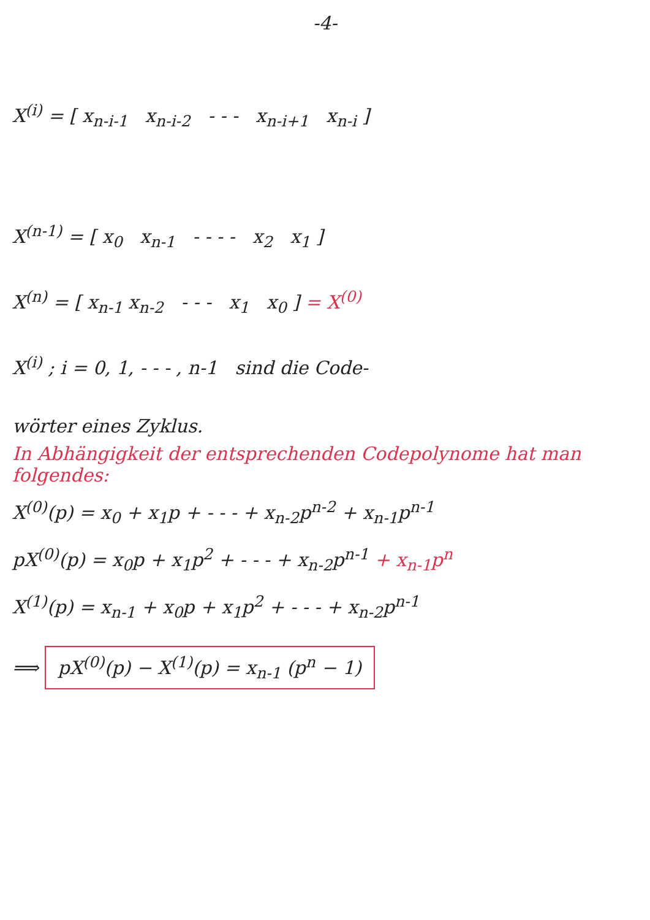-4-
X<sup>(i)</sup> = [ x<sub>n-i-1</sub> x<sub>n-i-2</sub> - - - x<sub>n-i+1</sub> x<sub>n-i</sub> ]
X<sup>(n-1)</sup> = [ x<sub>0</sub> x<sub>n-1</sub> - - - - x<sub>2</sub> x<sub>1</sub> ]
X<sup>(n)</sup> = [ x<sub>n-1</sub> x<sub>n-2</sub> - - - x<sub>1</sub> x<sub>0</sub> ] = X<sup>(0)</sup>
X<sup>(i)</sup> ; i = 0, 1, - - - , n-1 sind die Code-
wörter eines Zyklus.
In Abhängigkeit der entsprechenden Codepolynome hat man folgendes:
X<sup>(0)</sup>(p) = x<sub>0</sub> + x<sub>1</sub>p + - - - + x<sub>n-2</sub>p<sup>n-2</sup> + x<sub>n-1</sub>p<sup>n-1</sup>
pX<sup>(0)</sup>(p) = x<sub>0</sub>p + x<sub>1</sub>p<sup>2</sup> + - - - + x<sub>n-2</sub>p<sup>n-1</sup> + x<sub>n-1</sub>p<sup>n</sup>
X<sup>(1)</sup>(p) = x<sub>n-1</sub> + x<sub>0</sub>p + x<sub>1</sub>p<sup>2</sup> + - - - + x<sub>n-2</sub>p<sup>n-1</sup>
⟹ pX<sup>(0)</sup>(p) − X<sup>(1)</sup>(p) = x<sub>n-1</sub> (p<sup>n</sup> − 1)